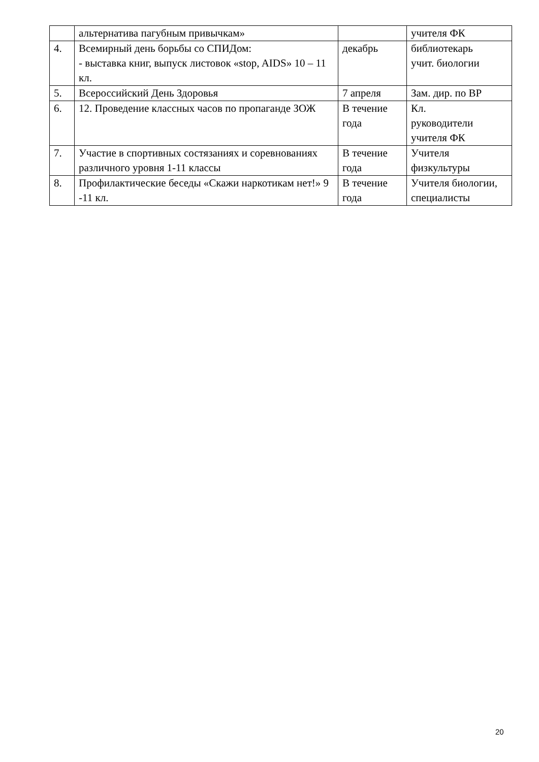| | альтернатива пагубным привычкам» | | учителя ФК |
| 4. | Всемирный день борьбы со СПИДом: - выставка книг, выпуск листовок «stop, AIDS» 10 – 11 кл. | декабрь | библиотекарь учит. биологии |
| 5. | Всероссийский День Здоровья | 7 апреля | Зам. дир. по ВР |
| 6. | 12. Проведение классных часов по пропаганде ЗОЖ | В течение года | Кл. руководители учителя ФК |
| 7. | Участие в спортивных состязаниях и соревнованиях различного уровня 1-11 классы | В течение года | Учителя физкультуры |
| 8. | Профилактические беседы «Скажи наркотикам нет!» 9 -11 кл. | В течение года | Учителя биологии, специалисты |
20